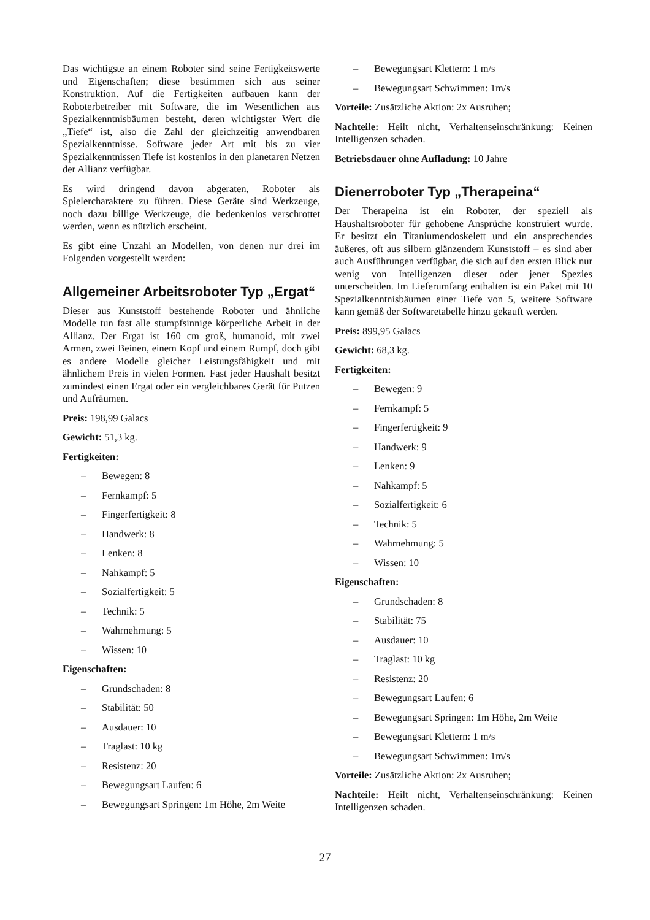Das wichtigste an einem Roboter sind seine Fertigkeitswerte und Eigenschaften; diese bestimmen sich aus seiner Konstruktion. Auf die Fertigkeiten aufbauen kann der Roboterbetreiber mit Software, die im Wesentlichen aus Spezialkenntnisbäumen besteht, deren wichtigster Wert die „Tiefe“ ist, also die Zahl der gleichzeitig anwendbaren Spezialkenntnisse. Software jeder Art mit bis zu vier Spezialkenntnissen Tiefe ist kostenlos in den planetaren Netzen der Allianz verfügbar.
Es wird dringend davon abgeraten, Roboter als Spielercharaktere zu führen. Diese Geräte sind Werkzeuge, noch dazu billige Werkzeuge, die bedenkenlos verschrottet werden, wenn es nützlich erscheint.
Es gibt eine Unzahl an Modellen, von denen nur drei im Folgenden vorgestellt werden:
Allgemeiner Arbeitsroboter Typ „Ergat“
Dieser aus Kunststoff bestehende Roboter und ähnliche Modelle tun fast alle stumpfsinnige körperliche Arbeit in der Allianz. Der Ergat ist 160 cm groß, humanoid, mit zwei Armen, zwei Beinen, einem Kopf und einem Rumpf, doch gibt es andere Modelle gleicher Leistungsfähigkeit und mit ähnlichem Preis in vielen Formen. Fast jeder Haushalt besitzt zumindest einen Ergat oder ein vergleichbares Gerät für Putzen und Aufräumen.
Preis: 198,99 Galacs
Gewicht: 51,3 kg.
Fertigkeiten:
– Bewegen: 8
– Fernkampf: 5
– Fingerfertigkeit: 8
– Handwerk: 8
– Lenken: 8
– Nahkampf: 5
– Sozialfertigkeit: 5
– Technik: 5
– Wahrnehmung: 5
– Wissen: 10
Eigenschaften:
– Grundschaden: 8
– Stabilität: 50
– Ausdauer: 10
– Traglast: 10 kg
– Resistenz: 20
– Bewegungsart Laufen: 6
– Bewegungsart Springen: 1m Höhe, 2m Weite
– Bewegungsart Klettern: 1 m/s
– Bewegungsart Schwimmen: 1m/s
Vorteile: Zusätzliche Aktion: 2x Ausruhen;
Nachteile: Heilt nicht, Verhaltenseinschränkung: Keinen Intelligenzen schaden.
Betriebsdauer ohne Aufladung: 10 Jahre
Dienerroboter Typ „Therapeina“
Der Therapeina ist ein Roboter, der speziell als Haushaltsroboter für gehobene Ansprüche konstruiert wurde. Er besitzt ein Titaniumendoskelett und ein ansprechendes äußeres, oft aus silbern glänzendem Kunststoff – es sind aber auch Ausführungen verfügbar, die sich auf den ersten Blick nur wenig von Intelligenzen dieser oder jener Spezies unterscheiden. Im Lieferumfang enthalten ist ein Paket mit 10 Spezialkenntnisbäumen einer Tiefe von 5, weitere Software kann gemäß der Softwaretabelle hinzu gekauft werden.
Preis: 899,95 Galacs
Gewicht: 68,3 kg.
Fertigkeiten:
– Bewegen: 9
– Fernkampf: 5
– Fingerfertigkeit: 9
– Handwerk: 9
– Lenken: 9
– Nahkampf: 5
– Sozialfertigkeit: 6
– Technik: 5
– Wahrnehmung: 5
– Wissen: 10
Eigenschaften:
– Grundschaden: 8
– Stabilität: 75
– Ausdauer: 10
– Traglast: 10 kg
– Resistenz: 20
– Bewegungsart Laufen: 6
– Bewegungsart Springen: 1m Höhe, 2m Weite
– Bewegungsart Klettern: 1 m/s
– Bewegungsart Schwimmen: 1m/s
Vorteile: Zusätzliche Aktion: 2x Ausruhen;
Nachteile: Heilt nicht, Verhaltenseinschränkung: Keinen Intelligenzen schaden.
27